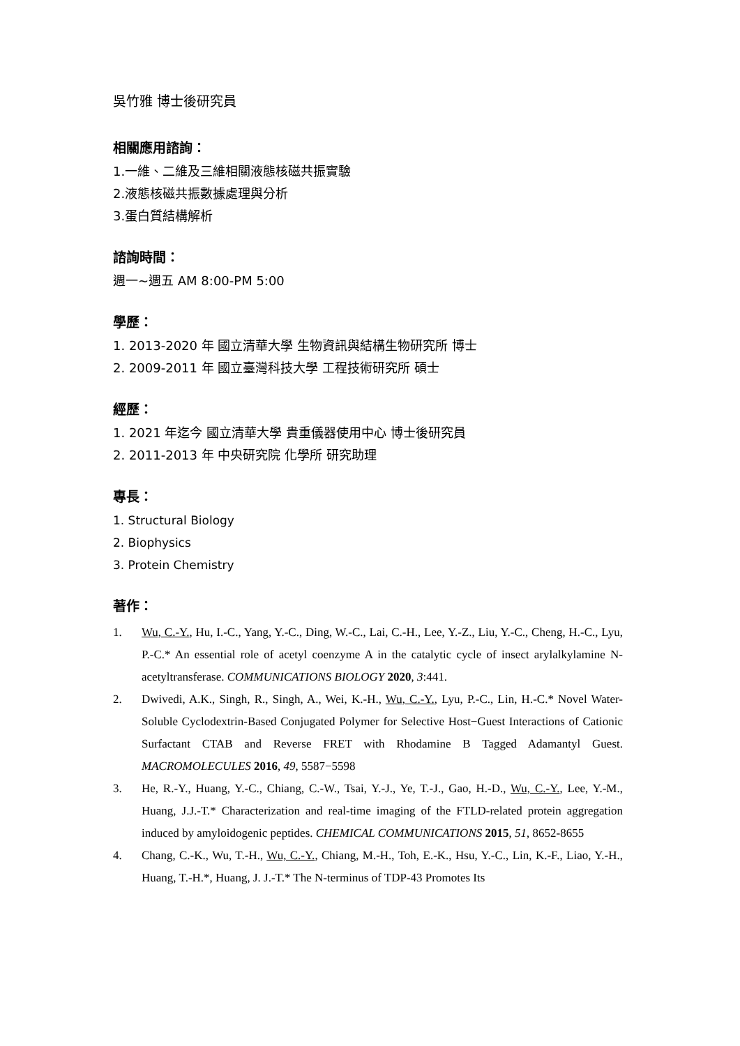吳竹雅 博士後研究員
相關應用諮詢：
1.一維、二維及三維相關液態核磁共振實驗
2.液態核磁共振數據處理與分析
3.蛋白質結構解析
諮詢時間：
週一~週五 AM 8:00-PM 5:00
學歷：
1. 2013-2020 年 國立清華大學 生物資訊與結構生物研究所 博士
2. 2009-2011 年 國立臺灣科技大學 工程技術研究所 碩士
經歷：
1. 2021 年迄今 國立清華大學 貴重儀器使用中心 博士後研究員
2. 2011-2013 年 中央研究院 化學所 研究助理
專長：
1. Structural Biology
2. Biophysics
3. Protein Chemistry
著作：
1. Wu, C.-Y., Hu, I.-C., Yang, Y.-C., Ding, W.-C., Lai, C.-H., Lee, Y.-Z., Liu, Y.-C., Cheng, H.-C., Lyu, P.-C.* An essential role of acetyl coenzyme A in the catalytic cycle of insect arylalkylamine N-acetyltransferase. COMMUNICATIONS BIOLOGY 2020, 3:441.
2. Dwivedi, A.K., Singh, R., Singh, A., Wei, K.-H., Wu, C.-Y., Lyu, P.-C., Lin, H.-C.* Novel Water-Soluble Cyclodextrin-Based Conjugated Polymer for Selective Host−Guest Interactions of Cationic Surfactant CTAB and Reverse FRET with Rhodamine B Tagged Adamantyl Guest. MACROMOLECULES 2016, 49, 5587−5598
3. He, R.-Y., Huang, Y.-C., Chiang, C.-W., Tsai, Y.-J., Ye, T.-J., Gao, H.-D., Wu, C.-Y., Lee, Y.-M., Huang, J.J.-T.* Characterization and real-time imaging of the FTLD-related protein aggregation induced by amyloidogenic peptides. CHEMICAL COMMUNICATIONS 2015, 51, 8652-8655
4. Chang, C.-K., Wu, T.-H., Wu, C.-Y., Chiang, M.-H., Toh, E.-K., Hsu, Y.-C., Lin, K.-F., Liao, Y.-H., Huang, T.-H.*, Huang, J. J.-T.* The N-terminus of TDP-43 Promotes Its